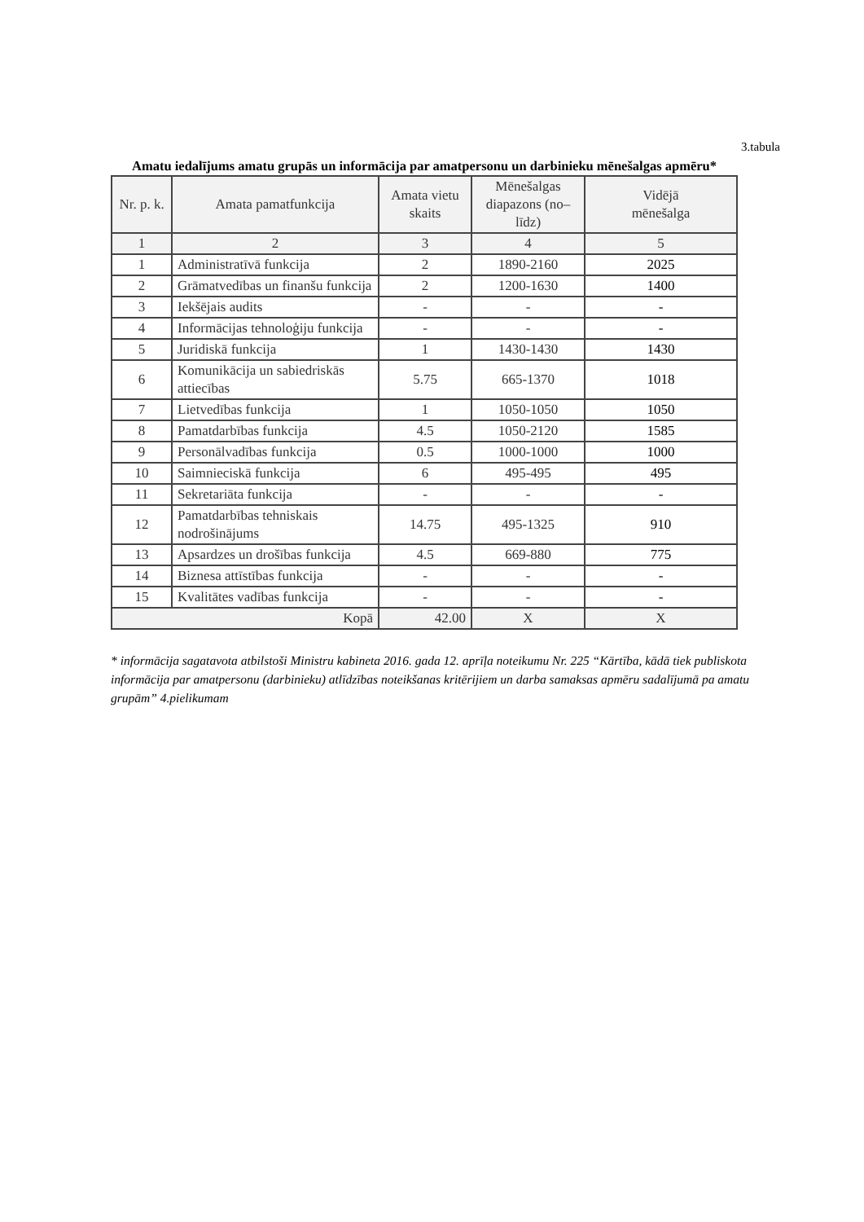3.tabula
Amatu iedalījums amatu grupās un informācija par amatpersonu un darbinieku mēnešalgas apmēru*
| Nr. p. k. | Amata pamatfunkcija | Amata vietu skaits | Mēnešalgas diapazons (no–līdz) | Vidējā mēnešalga |
| --- | --- | --- | --- | --- |
| 1 | 2 | 3 | 4 | 5 |
| 1 | Administratīvā funkcija | 2 | 1890-2160 | 2025 |
| 2 | Grāmatvedības un finanšu funkcija | 2 | 1200-1630 | 1400 |
| 3 | Iekšējais audits | - | - | - |
| 4 | Informācijas tehnoloģiju funkcija | - | - | - |
| 5 | Juridiskā funkcija | 1 | 1430-1430 | 1430 |
| 6 | Komunikācija un sabiedriskās attiecības | 5.75 | 665-1370 | 1018 |
| 7 | Lietvedības funkcija | 1 | 1050-1050 | 1050 |
| 8 | Pamatdarbības funkcija | 4.5 | 1050-2120 | 1585 |
| 9 | Personālvadības funkcija | 0.5 | 1000-1000 | 1000 |
| 10 | Saimnieciskā funkcija | 6 | 495-495 | 495 |
| 11 | Sekretariāta funkcija | - | - | - |
| 12 | Pamatdarbības tehniskais nodrošinājums | 14.75 | 495-1325 | 910 |
| 13 | Apsardzes un drošības funkcija | 4.5 | 669-880 | 775 |
| 14 | Biznesa attīstības funkcija | - | - | - |
| 15 | Kvalitātes vadības funkcija | - | - | - |
| Kopā | | 42.00 | X | X |
* informācija sagatavota atbilstoši Ministru kabineta 2016. gada 12. aprīļa noteikumu Nr. 225 “Kārtība, kādā tiek publiskota informācija par amatpersonu (darbinieku) atlīdzības noteikšanas kritērijiem un darba samaksas apmēru sadalījumā pa amatu grupām” 4.pielikumam